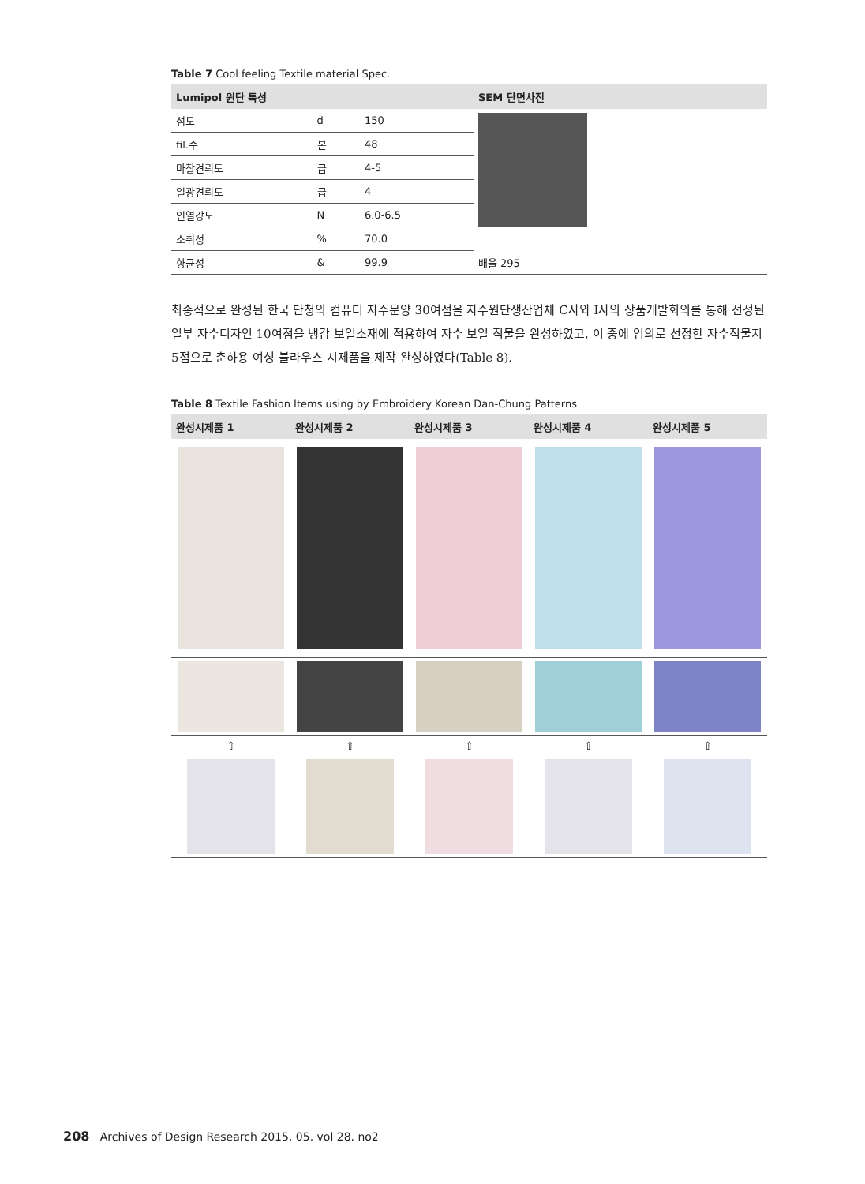Table 7 Cool feeling Textile material Spec.
| Lumipol 원단 특성 | | | SEM 단면사진 |
| --- | --- | --- | --- |
| 섬도 | d | 150 | |
| fil.수 | 본 | 48 | |
| 마찰견뢰도 | 급 | 4-5 | |
| 일광견뢰도 | 급 | 4 | |
| 인열강도 | N | 6.0-6.5 | |
| 소취성 | % | 70.0 | |
| 향균성 | & | 99.9 | 배율 295 |
최종적으로 완성된 한국 단청의 컴퓨터 자수문양 30여점을 자수원단생산업체 C사와 I사의 상품개발회의를 통해 선정된 일부 자수디자인 10여점을 냉감 보일소재에 적용하여 자수 보일 직물을 완성하였고, 이 중에 임의로 선정한 자수직물지 5점으로 춘하용 여성 블라우스 시제품을 제작 완성하였다(Table 8).
Table 8 Textile Fashion Items using by Embroidery Korean Dan-Chung Patterns
| 완성시제품 1 | 완성시제품 2 | 완성시제품 3 | 완성시제품 4 | 완성시제품 5 |
| --- | --- | --- | --- | --- |
| ⇧ | ⇧ | ⇧ | ⇧ | ⇧ |
208 Archives of Design Research 2015. 05. vol 28. no2